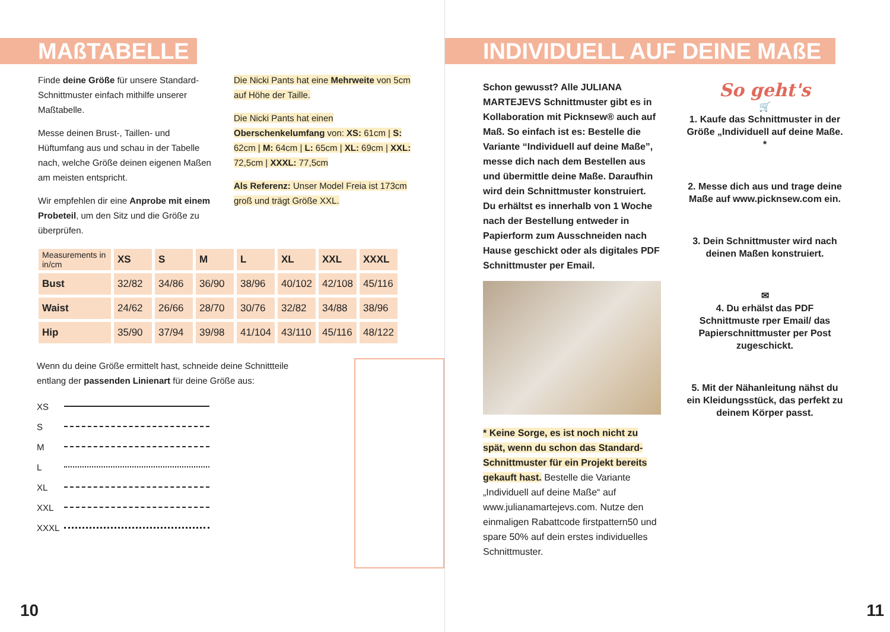MAßTABELLE
Finde deine Größe für unsere Standard-Schnittmuster einfach mithilfe unserer Maßtabelle.
Messe deinen Brust-, Taillen- und Hüftumfang aus und schau in der Tabelle nach, welche Größe deinen eigenen Maßen am meisten entspricht.
Wir empfehlen dir eine Anprobe mit einem Probeteil, um den Sitz und die Größe zu überprüfen.
Die Nicki Pants hat eine Mehrweite von 5cm auf Höhe der Taille.
Die Nicki Pants hat einen Oberschenkelumfang von: XS: 61cm | S: 62cm | M: 64cm | L: 65cm | XL: 69cm | XXL: 72,5cm | XXXL: 77,5cm
Als Referenz: Unser Model Freia ist 173cm groß und trägt Größe XXL.
| Measurements in in/cm | XS | S | M | L | XL | XXL | XXXL |
| --- | --- | --- | --- | --- | --- | --- | --- |
| Bust | 32/82 | 34/86 | 36/90 | 38/96 | 40/102 | 42/108 | 45/116 |
| Waist | 24/62 | 26/66 | 28/70 | 30/76 | 32/82 | 34/88 | 38/96 |
| Hip | 35/90 | 37/94 | 39/98 | 41/104 | 43/110 | 45/116 | 48/122 |
Wenn du deine Größe ermittelt hast, schneide deine Schnittteile entlang der passenden Linienart für deine Größe aus:
XS
S
M
L
XL
XXL
XXXL
10
INDIVIDUELL AUF DEINE MAßE
Schon gewusst? Alle JULIANA MARTEJEVS Schnittmuster gibt es in Kollaboration mit Picknsew® auch auf Maß. So einfach ist es: Bestelle die Variante “Individuell auf deine Maße”, messe dich nach dem Bestellen aus und übermittle deine Maße. Daraufhin wird dein Schnittmuster konstruiert. Du erhältst es innerhalb von 1 Woche nach der Bestellung entweder in Papierform zum Ausschneiden nach Hause geschickt oder als digitales PDF Schnittmuster per Email.
* Keine Sorge, es ist noch nicht zu spät, wenn du schon das Standard-Schnittmuster für ein Projekt bereits gekauft hast. Bestelle die Variante „Individuell auf deine Maße“ auf www.julianamartejevs.com. Nutze den einmaligen Rabattcode firstpattern50 und spare 50% auf dein erstes individuelles Schnittmuster.
So geht's
🛒
1. Kaufe das Schnittmuster in der Größe „Individuell auf deine Maße. *
2. Messe dich aus und trage deine Maße auf www.picknsew.com ein.
3. Dein Schnittmuster wird nach deinen Maßen konstruiert.
✉
4. Du erhälst das PDF Schnittmuste rper Email/ das Papierschnittmuster per Post zugeschickt.
5. Mit der Nähanleitung nähst du ein Kleidungsstück, das perfekt zu deinem Körper passt.
11